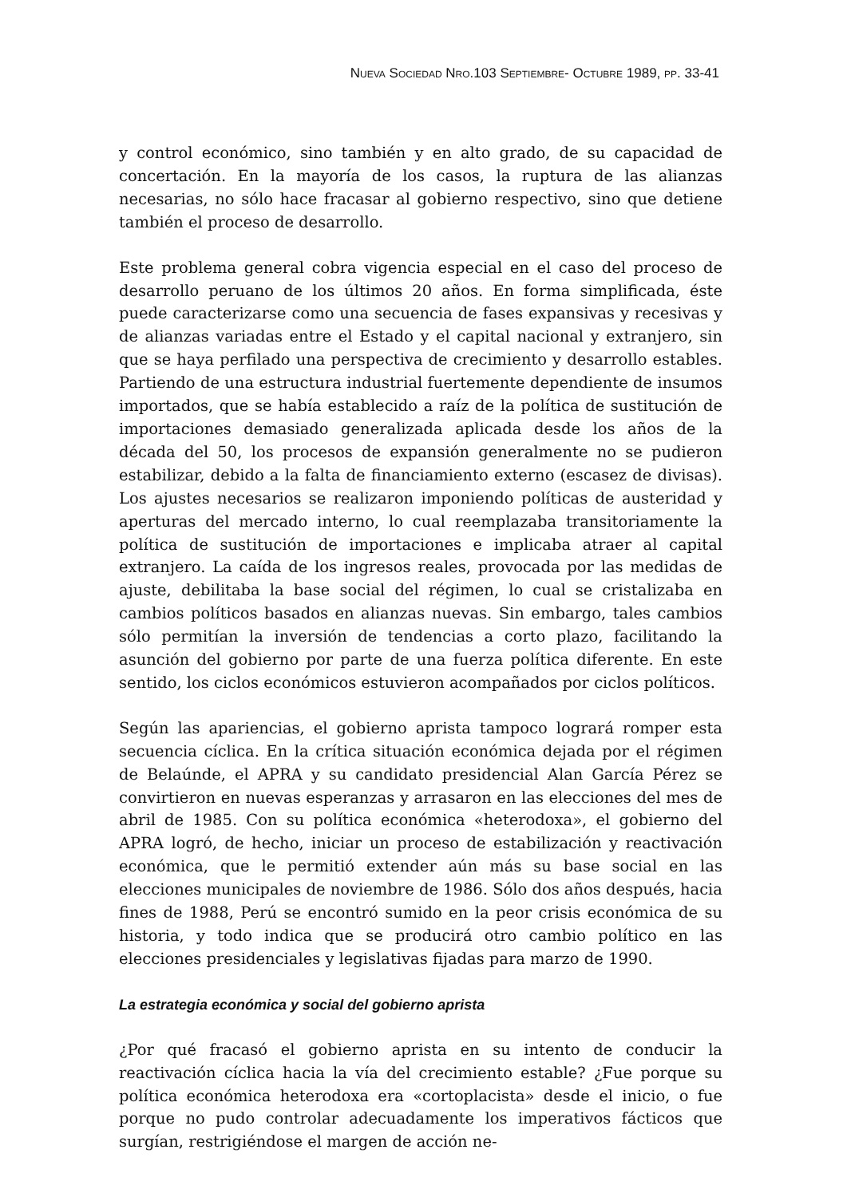NUEVA SOCIEDAD NRO.103 SEPTIEMBRE- OCTUBRE 1989, PP. 33-41
y control económico, sino también y en alto grado, de su capacidad de concertación. En la mayoría de los casos, la ruptura de las alianzas necesarias, no sólo hace fracasar al gobierno respectivo, sino que detiene también el proceso de desarrollo.
Este problema general cobra vigencia especial en el caso del proceso de desarrollo peruano de los últimos 20 años. En forma simplificada, éste puede caracterizarse como una secuencia de fases expansivas y recesivas y de alianzas variadas entre el Estado y el capital nacional y extranjero, sin que se haya perfilado una perspectiva de crecimiento y desarrollo estables. Partiendo de una estructura industrial fuertemente dependiente de insumos importados, que se había establecido a raíz de la política de sustitución de importaciones demasiado generalizada aplicada desde los años de la década del 50, los procesos de expansión generalmente no se pudieron estabilizar, debido a la falta de financiamiento externo (escasez de divisas). Los ajustes necesarios se realizaron imponiendo políticas de austeridad y aperturas del mercado interno, lo cual reemplazaba transitoriamente la política de sustitución de importaciones e implicaba atraer al capital extranjero. La caída de los ingresos reales, provocada por las medidas de ajuste, debilitaba la base social del régimen, lo cual se cristalizaba en cambios políticos basados en alianzas nuevas. Sin embargo, tales cambios sólo permitían la inversión de tendencias a corto plazo, facilitando la asunción del gobierno por parte de una fuerza política diferente. En este sentido, los ciclos económicos estuvieron acompañados por ciclos políticos.
Según las apariencias, el gobierno aprista tampoco logrará romper esta secuencia cíclica. En la crítica situación económica dejada por el régimen de Belaúnde, el APRA y su candidato presidencial Alan García Pérez se convirtieron en nuevas esperanzas y arrasaron en las elecciones del mes de abril de 1985. Con su política económica «heterodoxa», el gobierno del APRA logró, de hecho, iniciar un proceso de estabilización y reactivación económica, que le permitió extender aún más su base social en las elecciones municipales de noviembre de 1986. Sólo dos años después, hacia fines de 1988, Perú se encontró sumido en la peor crisis económica de su historia, y todo indica que se producirá otro cambio político en las elecciones presidenciales y legislativas fijadas para marzo de 1990.
La estrategia económica y social del gobierno aprista
¿Por qué fracasó el gobierno aprista en su intento de conducir la reactivación cíclica hacia la vía del crecimiento estable? ¿Fue porque su política económica heterodoxa era «cortoplacista» desde el inicio, o fue porque no pudo controlar adecuadamente los imperativos fácticos que surgían, restrigiéndose el margen de acción ne-